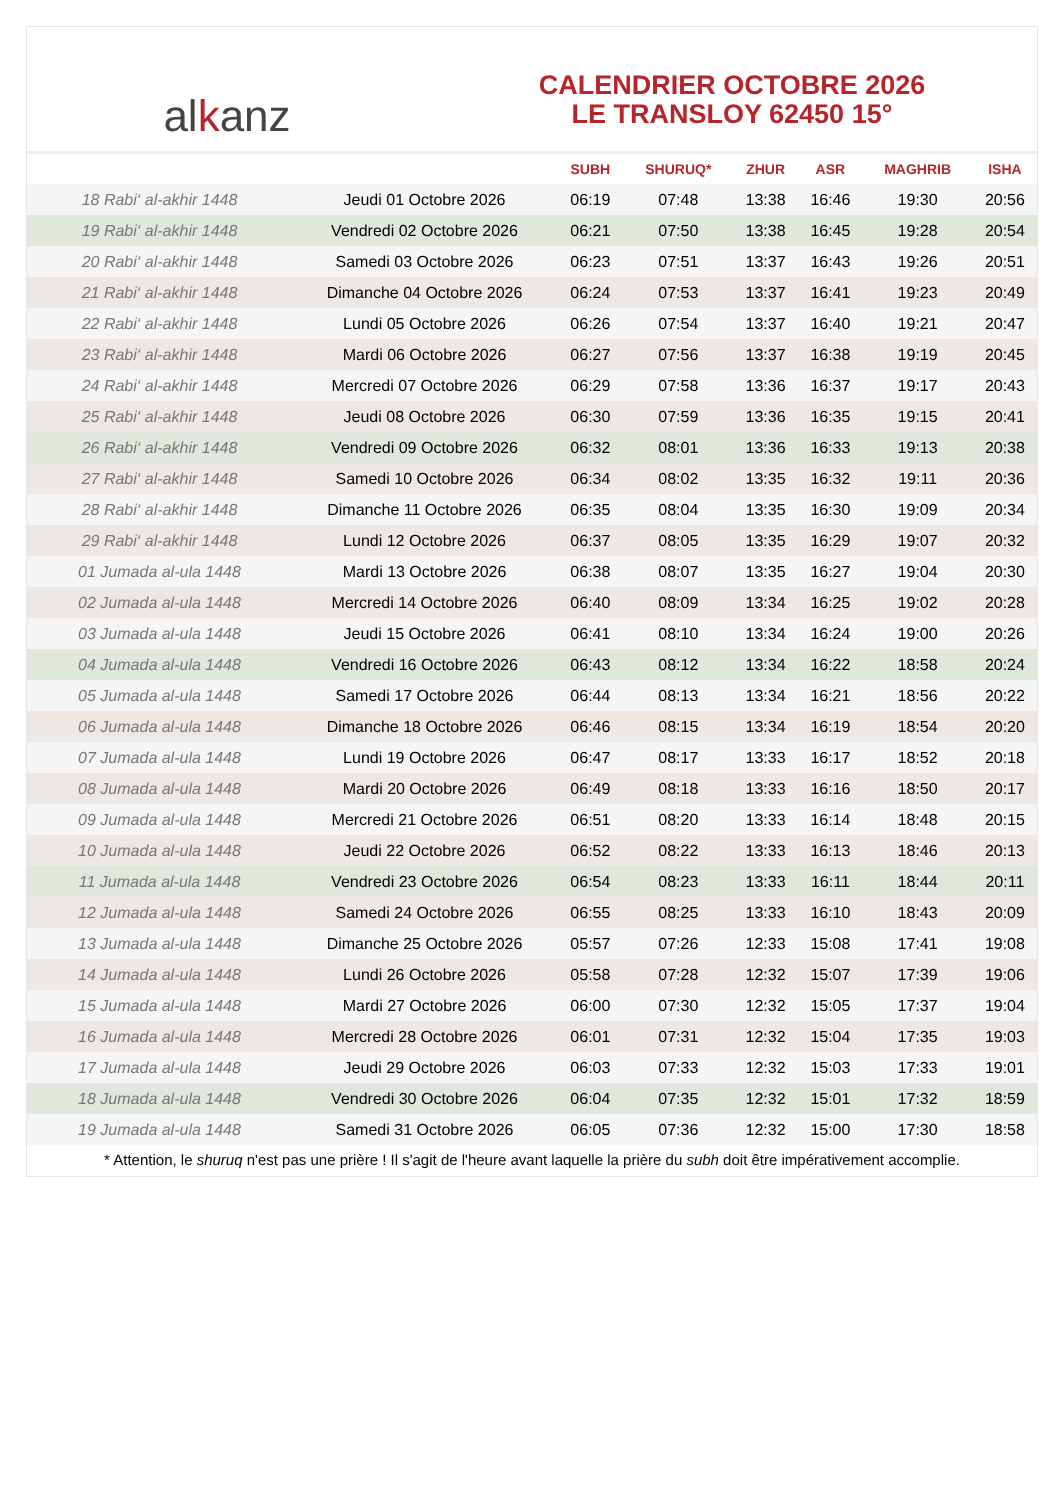al k anz
CALENDRIER OCTOBRE 2026
LE TRANSLOY 62450 15°
| | | SUBH | SHURUQ* | ZHUR | ASR | MAGHRIB | ISHA |
| --- | --- | --- | --- | --- | --- | --- | --- |
| 18 Rabi‘ al-akhir 1448 | Jeudi 01 Octobre 2026 | 06:19 | 07:48 | 13:38 | 16:46 | 19:30 | 20:56 |
| 19 Rabi‘ al-akhir 1448 | Vendredi 02 Octobre 2026 | 06:21 | 07:50 | 13:38 | 16:45 | 19:28 | 20:54 |
| 20 Rabi‘ al-akhir 1448 | Samedi 03 Octobre 2026 | 06:23 | 07:51 | 13:37 | 16:43 | 19:26 | 20:51 |
| 21 Rabi‘ al-akhir 1448 | Dimanche 04 Octobre 2026 | 06:24 | 07:53 | 13:37 | 16:41 | 19:23 | 20:49 |
| 22 Rabi‘ al-akhir 1448 | Lundi 05 Octobre 2026 | 06:26 | 07:54 | 13:37 | 16:40 | 19:21 | 20:47 |
| 23 Rabi‘ al-akhir 1448 | Mardi 06 Octobre 2026 | 06:27 | 07:56 | 13:37 | 16:38 | 19:19 | 20:45 |
| 24 Rabi‘ al-akhir 1448 | Mercredi 07 Octobre 2026 | 06:29 | 07:58 | 13:36 | 16:37 | 19:17 | 20:43 |
| 25 Rabi‘ al-akhir 1448 | Jeudi 08 Octobre 2026 | 06:30 | 07:59 | 13:36 | 16:35 | 19:15 | 20:41 |
| 26 Rabi‘ al-akhir 1448 | Vendredi 09 Octobre 2026 | 06:32 | 08:01 | 13:36 | 16:33 | 19:13 | 20:38 |
| 27 Rabi‘ al-akhir 1448 | Samedi 10 Octobre 2026 | 06:34 | 08:02 | 13:35 | 16:32 | 19:11 | 20:36 |
| 28 Rabi‘ al-akhir 1448 | Dimanche 11 Octobre 2026 | 06:35 | 08:04 | 13:35 | 16:30 | 19:09 | 20:34 |
| 29 Rabi‘ al-akhir 1448 | Lundi 12 Octobre 2026 | 06:37 | 08:05 | 13:35 | 16:29 | 19:07 | 20:32 |
| 01 Jumada al-ula 1448 | Mardi 13 Octobre 2026 | 06:38 | 08:07 | 13:35 | 16:27 | 19:04 | 20:30 |
| 02 Jumada al-ula 1448 | Mercredi 14 Octobre 2026 | 06:40 | 08:09 | 13:34 | 16:25 | 19:02 | 20:28 |
| 03 Jumada al-ula 1448 | Jeudi 15 Octobre 2026 | 06:41 | 08:10 | 13:34 | 16:24 | 19:00 | 20:26 |
| 04 Jumada al-ula 1448 | Vendredi 16 Octobre 2026 | 06:43 | 08:12 | 13:34 | 16:22 | 18:58 | 20:24 |
| 05 Jumada al-ula 1448 | Samedi 17 Octobre 2026 | 06:44 | 08:13 | 13:34 | 16:21 | 18:56 | 20:22 |
| 06 Jumada al-ula 1448 | Dimanche 18 Octobre 2026 | 06:46 | 08:15 | 13:34 | 16:19 | 18:54 | 20:20 |
| 07 Jumada al-ula 1448 | Lundi 19 Octobre 2026 | 06:47 | 08:17 | 13:33 | 16:17 | 18:52 | 20:18 |
| 08 Jumada al-ula 1448 | Mardi 20 Octobre 2026 | 06:49 | 08:18 | 13:33 | 16:16 | 18:50 | 20:17 |
| 09 Jumada al-ula 1448 | Mercredi 21 Octobre 2026 | 06:51 | 08:20 | 13:33 | 16:14 | 18:48 | 20:15 |
| 10 Jumada al-ula 1448 | Jeudi 22 Octobre 2026 | 06:52 | 08:22 | 13:33 | 16:13 | 18:46 | 20:13 |
| 11 Jumada al-ula 1448 | Vendredi 23 Octobre 2026 | 06:54 | 08:23 | 13:33 | 16:11 | 18:44 | 20:11 |
| 12 Jumada al-ula 1448 | Samedi 24 Octobre 2026 | 06:55 | 08:25 | 13:33 | 16:10 | 18:43 | 20:09 |
| 13 Jumada al-ula 1448 | Dimanche 25 Octobre 2026 | 05:57 | 07:26 | 12:33 | 15:08 | 17:41 | 19:08 |
| 14 Jumada al-ula 1448 | Lundi 26 Octobre 2026 | 05:58 | 07:28 | 12:32 | 15:07 | 17:39 | 19:06 |
| 15 Jumada al-ula 1448 | Mardi 27 Octobre 2026 | 06:00 | 07:30 | 12:32 | 15:05 | 17:37 | 19:04 |
| 16 Jumada al-ula 1448 | Mercredi 28 Octobre 2026 | 06:01 | 07:31 | 12:32 | 15:04 | 17:35 | 19:03 |
| 17 Jumada al-ula 1448 | Jeudi 29 Octobre 2026 | 06:03 | 07:33 | 12:32 | 15:03 | 17:33 | 19:01 |
| 18 Jumada al-ula 1448 | Vendredi 30 Octobre 2026 | 06:04 | 07:35 | 12:32 | 15:01 | 17:32 | 18:59 |
| 19 Jumada al-ula 1448 | Samedi 31 Octobre 2026 | 06:05 | 07:36 | 12:32 | 15:00 | 17:30 | 18:58 |
* Attention, le shuruq n'est pas une prière ! Il s'agit de l'heure avant laquelle la prière du subh doit être impérativement accomplie.